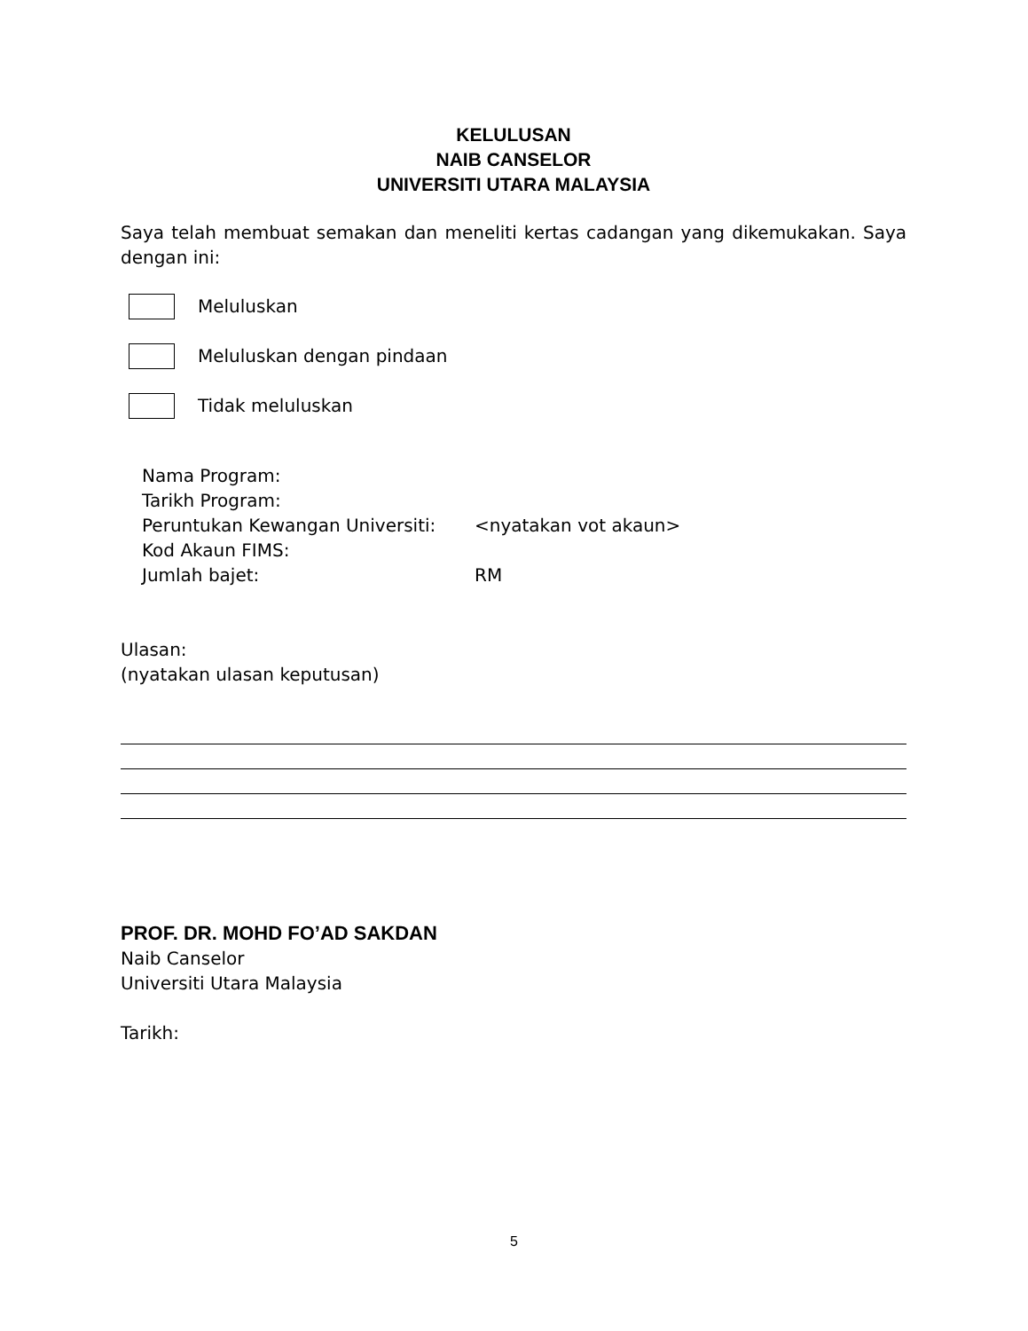KELULUSAN
NAIB CANSELOR
UNIVERSITI UTARA MALAYSIA
Saya telah membuat semakan dan meneliti kertas cadangan yang dikemukakan. Saya dengan ini:
Meluluskan
Meluluskan dengan pindaan
Tidak meluluskan
Nama Program:
Tarikh Program:
Peruntukan Kewangan Universiti: <nyatakan vot akaun>
Kod Akaun FIMS:
Jumlah bajet: RM
Ulasan:
(nyatakan ulasan keputusan)
PROF. DR. MOHD FO’AD SAKDAN
Naib Canselor
Universiti Utara Malaysia
Tarikh:
5